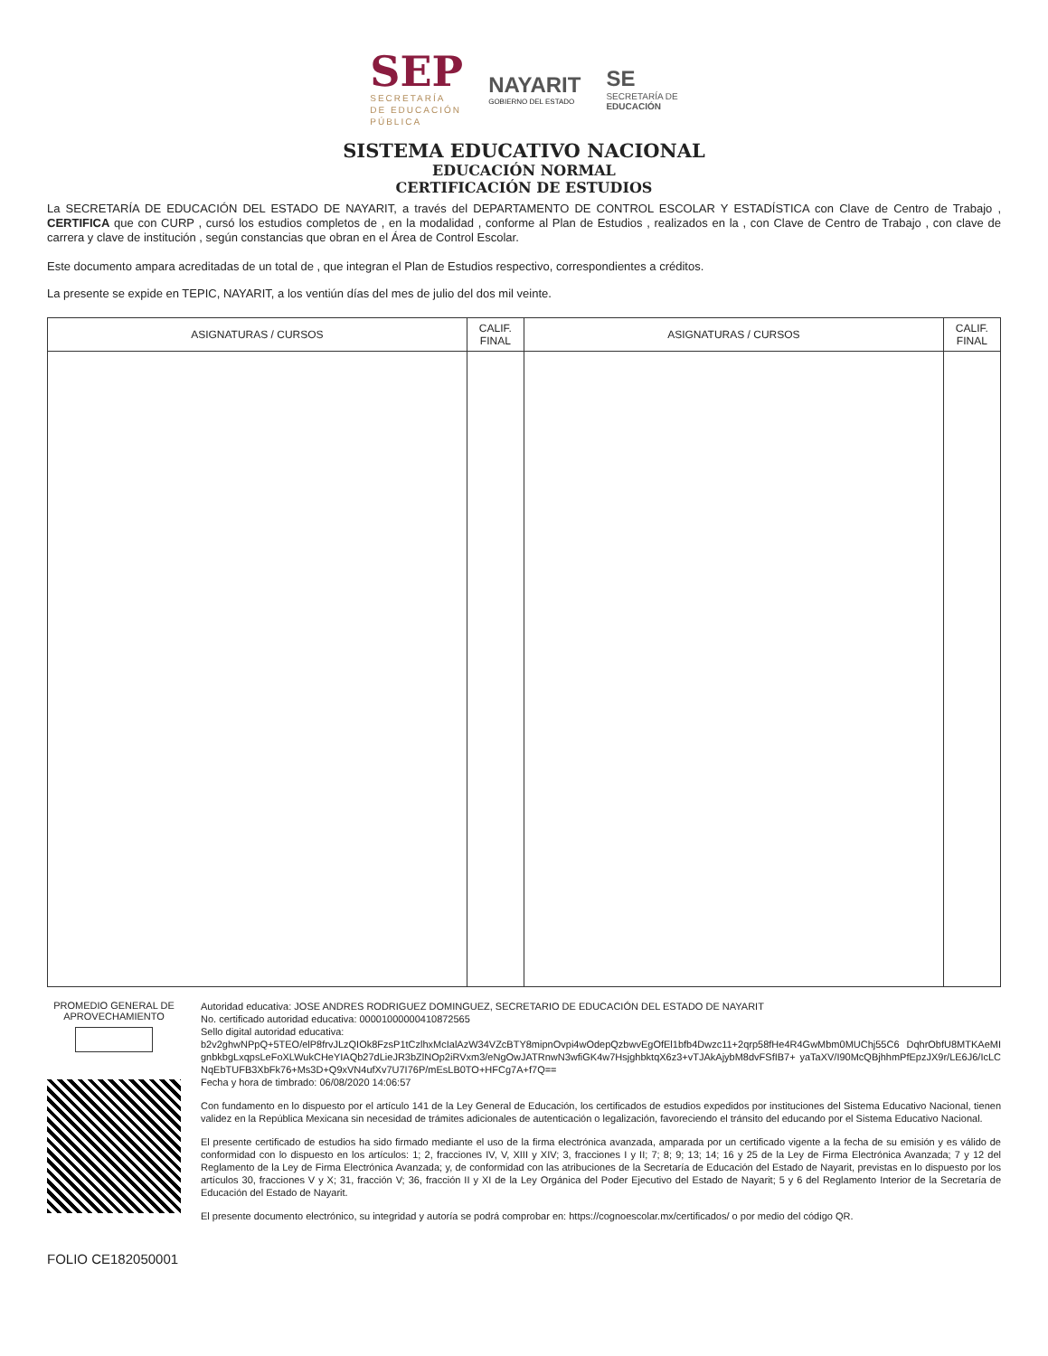SEP
SECRETARÍA
DE EDUCACIÓN
PÚBLICA
NAYARIT
GOBIERNO DEL ESTADO
SE
SECRETARÍA DE
EDUCACIÓN
SISTEMA EDUCATIVO NACIONAL
EDUCACIÓN NORMAL
CERTIFICACIÓN DE ESTUDIOS
La SECRETARÍA DE EDUCACIÓN DEL ESTADO DE NAYARIT, a través del DEPARTAMENTO DE CONTROL ESCOLAR Y ESTADÍSTICA con Clave de Centro de Trabajo , CERTIFICA que con CURP , cursó los estudios completos de , en la modalidad , conforme al Plan de Estudios , realizados en la , con Clave de Centro de Trabajo , con clave de carrera y clave de institución , según constancias que obran en el Área de Control Escolar.
Este documento ampara acreditadas de un total de , que integran el Plan de Estudios respectivo, correspondientes a créditos.
La presente se expide en TEPIC, NAYARIT, a los ventiún días del mes de julio del dos mil veinte.
| ASIGNATURAS / CURSOS | CALIF. FINAL | ASIGNATURAS / CURSOS | CALIF. FINAL |
| --- | --- | --- | --- |
PROMEDIO GENERAL DE APROVECHAMIENTO
Autoridad educativa: JOSE ANDRES RODRIGUEZ DOMINGUEZ, SECRETARIO DE EDUCACIÓN DEL ESTADO DE NAYARIT
No. certificado autoridad educativa: 00001000000410872565
Sello digital autoridad educativa:
b2v2ghwNPpQ+5TEO/elP8frvJLzQIOk8FzsP1tCzlhxMcIalAzW34VZcBTY8mipnOvpi4wOdepQzbwvEgOfEl1bfb4Dwzc11+2qrp58fHe4R4GwMbm0MUChj55C6 DqhrObfU8MTKAeMIgnbkbgLxqpsLeFoXLWukCHeYIAQb27dLieJR3bZlNOp2iRVxm3/eNgOwJATRnwN3wfiGK4w7HsjghbktqX6z3+vTJAkAjybM8dvFSfIB7+ yaTaXV/I90McQBjhhmPfEpzJX9r/LE6J6/IcLCNqEbTUFB3XbFk76+Ms3D+Q9xVN4ufXv7U7I76P/mEsLB0TO+HFCg7A+f7Q==
Fecha y hora de timbrado: 06/08/2020 14:06:57
Con fundamento en lo dispuesto por el artículo 141 de la Ley General de Educación, los certificados de estudios expedidos por instituciones del Sistema Educativo Nacional, tienen validez en la República Mexicana sin necesidad de trámites adicionales de autenticación o legalización, favoreciendo el tránsito del educando por el Sistema Educativo Nacional.
El presente certificado de estudios ha sido firmado mediante el uso de la firma electrónica avanzada, amparada por un certificado vigente a la fecha de su emisión y es válido de conformidad con lo dispuesto en los artículos: 1; 2, fracciones IV, V, XIII y XIV; 3, fracciones I y II; 7; 8; 9; 13; 14; 16 y 25 de la Ley de Firma Electrónica Avanzada; 7 y 12 del Reglamento de la Ley de Firma Electrónica Avanzada; y, de conformidad con las atribuciones de la Secretaría de Educación del Estado de Nayarit, previstas en lo dispuesto por los artículos 30, fracciones V y X; 31, fracción V; 36, fracción II y XI de la Ley Orgánica del Poder Ejecutivo del Estado de Nayarit; 5 y 6 del Reglamento Interior de la Secretaría de Educación del Estado de Nayarit.
El presente documento electrónico, su integridad y autoría se podrá comprobar en: https://cognoescolar.mx/certificados/ o por medio del código QR.
FOLIO CE182050001